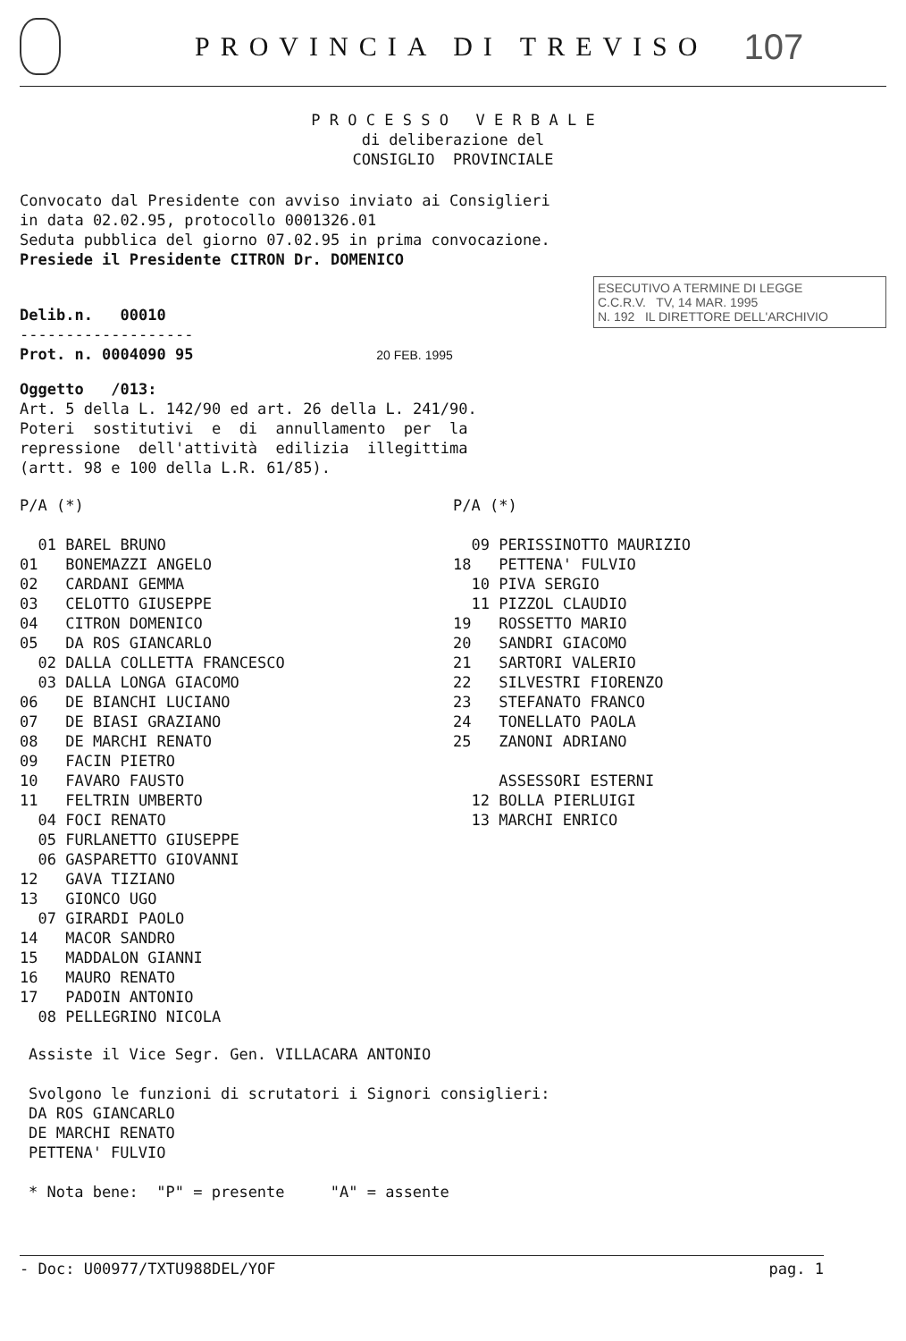PROVINCIA DI TREVISO
107
P R O C E S S O V E R B A L E
di deliberazione del
CONSIGLIO PROVINCIALE
Convocato dal Presidente con avviso inviato ai Consiglieri
in data 02.02.95, protocollo 0001326.01
Seduta pubblica del giorno 07.02.95 in prima convocazione.
Presiede il Presidente CITRON Dr. DOMENICO
ESECUTIVO A TERMINE DI LEGGE
C.C.R.V. TV, 14 MAR. 1995
N. 192 IL DIRETTORE DELL'ARCHIVIO
Delib.n. 00010
-------------------
Prot. n. 0004090 95 20 FEB. 1995
Oggetto /013:
Art. 5 della L. 142/90 ed art. 26 della L. 241/90.
Poteri sostitutivi e di annullamento per la
repressione dell'attività edilizia illegittima
(artt. 98 e 100 della L.R. 61/85).
P/A (*)
01 BAREL BRUNO
01 BONEMAZZI ANGELO
02 CARDANI GEMMA
03 CELOTTO GIUSEPPE
04 CITRON DOMENICO
05 DA ROS GIANCARLO
02 DALLA COLLETTA FRANCESCO
03 DALLA LONGA GIACOMO
06 DE BIANCHI LUCIANO
07 DE BIASI GRAZIANO
08 DE MARCHI RENATO
09 FACIN PIETRO
10 FAVARO FAUSTO
11 FELTRIN UMBERTO
04 FOCI RENATO
05 FURLANETTO GIUSEPPE
06 GASPARETTO GIOVANNI
12 GAVA TIZIANO
13 GIONCO UGO
07 GIRARDI PAOLO
14 MACOR SANDRO
15 MADDALON GIANNI
16 MAURO RENATO
17 PADOIN ANTONIO
08 PELLEGRINO NICOLA
P/A (*)
09 PERISSINOTTO MAURIZIO
18 PETTENA' FULVIO
10 PIVA SERGIO
11 PIZZOL CLAUDIO
19 ROSSETTO MARIO
20 SANDRI GIACOMO
21 SARTORI VALERIO
22 SILVESTRI FIORENZO
23 STEFANATO FRANCO
24 TONELLATO PAOLA
25 ZANONI ADRIANO
ASSESSORI ESTERNI
12 BOLLA PIERLUIGI
13 MARCHI ENRICO
Assiste il Vice Segr. Gen. VILLACARA ANTONIO
Svolgono le funzioni di scrutatori i Signori consiglieri:
DA ROS GIANCARLO
DE MARCHI RENATO
PETTENA' FULVIO
* Nota bene: "P" = presente "A" = assente
- Doc: U00977/TXTU988DEL/YOF pag. 1